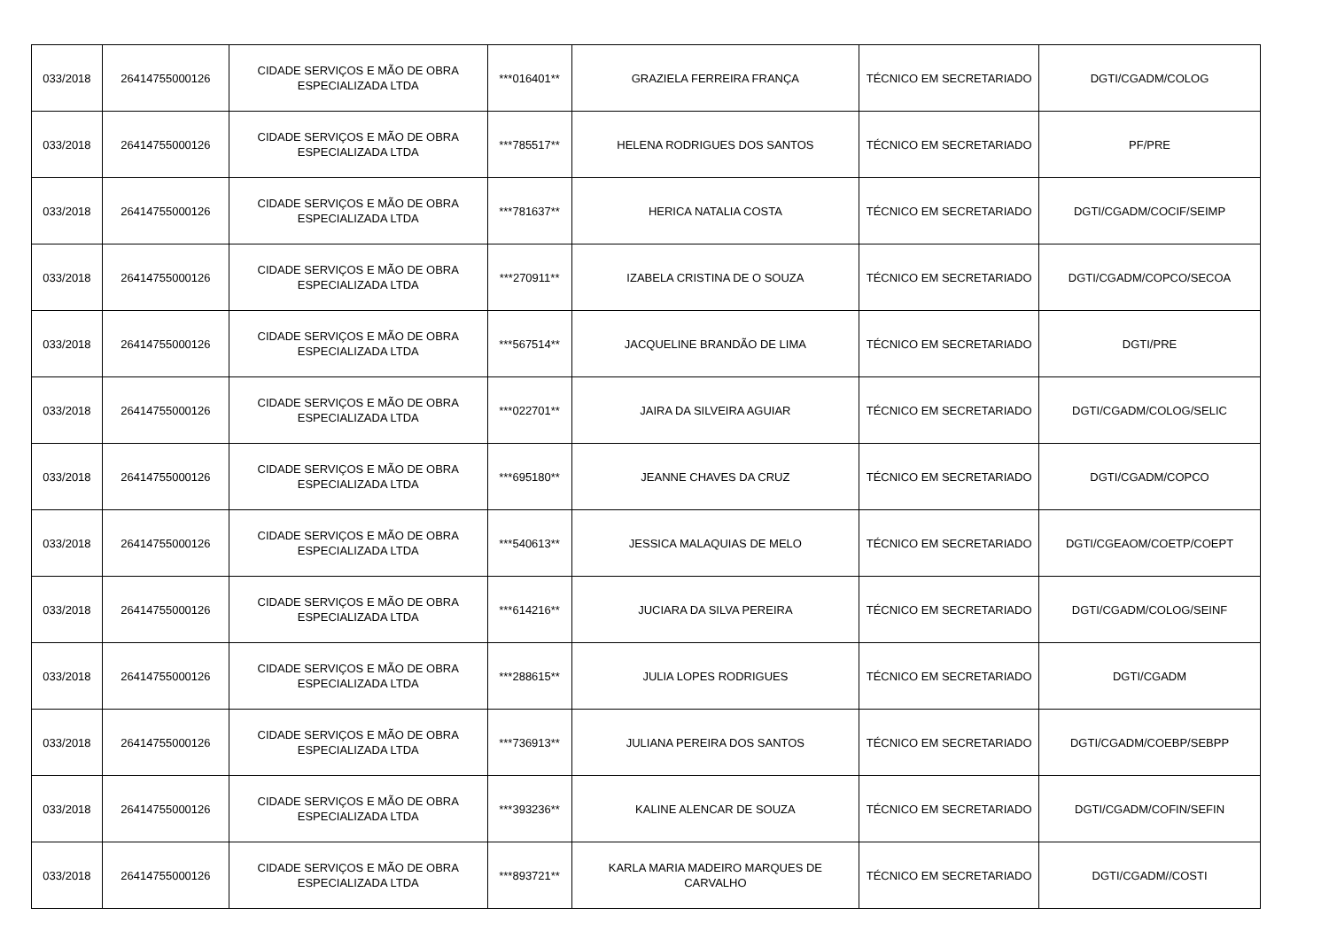| 033/2018 | 26414755000126 | CIDADE SERVIÇOS E MÃO DE OBRA ESPECIALIZADA LTDA | ***016401** | GRAZIELA FERREIRA FRANÇA | TÉCNICO EM SECRETARIADO | DGTI/CGADM/COLOG |
| 033/2018 | 26414755000126 | CIDADE SERVIÇOS E MÃO DE OBRA ESPECIALIZADA LTDA | ***785517** | HELENA RODRIGUES DOS SANTOS | TÉCNICO EM SECRETARIADO | PF/PRE |
| 033/2018 | 26414755000126 | CIDADE SERVIÇOS E MÃO DE OBRA ESPECIALIZADA LTDA | ***781637** | HERICA NATALIA COSTA | TÉCNICO EM SECRETARIADO | DGTI/CGADM/COCIF/SEIMP |
| 033/2018 | 26414755000126 | CIDADE SERVIÇOS E MÃO DE OBRA ESPECIALIZADA LTDA | ***270911** | IZABELA CRISTINA DE O SOUZA | TÉCNICO EM SECRETARIADO | DGTI/CGADM/COPCO/SECOA |
| 033/2018 | 26414755000126 | CIDADE SERVIÇOS E MÃO DE OBRA ESPECIALIZADA LTDA | ***567514** | JACQUELINE BRANDÃO DE LIMA | TÉCNICO EM SECRETARIADO | DGTI/PRE |
| 033/2018 | 26414755000126 | CIDADE SERVIÇOS E MÃO DE OBRA ESPECIALIZADA LTDA | ***022701** | JAIRA DA SILVEIRA AGUIAR | TÉCNICO EM SECRETARIADO | DGTI/CGADM/COLOG/SELIC |
| 033/2018 | 26414755000126 | CIDADE SERVIÇOS E MÃO DE OBRA ESPECIALIZADA LTDA | ***695180** | JEANNE CHAVES DA CRUZ | TÉCNICO EM SECRETARIADO | DGTI/CGADM/COPCO |
| 033/2018 | 26414755000126 | CIDADE SERVIÇOS E MÃO DE OBRA ESPECIALIZADA LTDA | ***540613** | JESSICA MALAQUIAS DE MELO | TÉCNICO EM SECRETARIADO | DGTI/CGEAOM/COETP/COEPT |
| 033/2018 | 26414755000126 | CIDADE SERVIÇOS E MÃO DE OBRA ESPECIALIZADA LTDA | ***614216** | JUCIARA DA SILVA PEREIRA | TÉCNICO EM SECRETARIADO | DGTI/CGADM/COLOG/SEINF |
| 033/2018 | 26414755000126 | CIDADE SERVIÇOS E MÃO DE OBRA ESPECIALIZADA LTDA | ***288615** | JULIA LOPES RODRIGUES | TÉCNICO EM SECRETARIADO | DGTI/CGADM |
| 033/2018 | 26414755000126 | CIDADE SERVIÇOS E MÃO DE OBRA ESPECIALIZADA LTDA | ***736913** | JULIANA PEREIRA DOS SANTOS | TÉCNICO EM SECRETARIADO | DGTI/CGADM/COEBP/SEBPP |
| 033/2018 | 26414755000126 | CIDADE SERVIÇOS E MÃO DE OBRA ESPECIALIZADA LTDA | ***393236** | KALINE ALENCAR DE SOUZA | TÉCNICO EM SECRETARIADO | DGTI/CGADM/COFIN/SEFIN |
| 033/2018 | 26414755000126 | CIDADE SERVIÇOS E MÃO DE OBRA ESPECIALIZADA LTDA | ***893721** | KARLA MARIA MADEIRO MARQUES DE CARVALHO | TÉCNICO EM SECRETARIADO | DGTI/CGADM//COSTI |